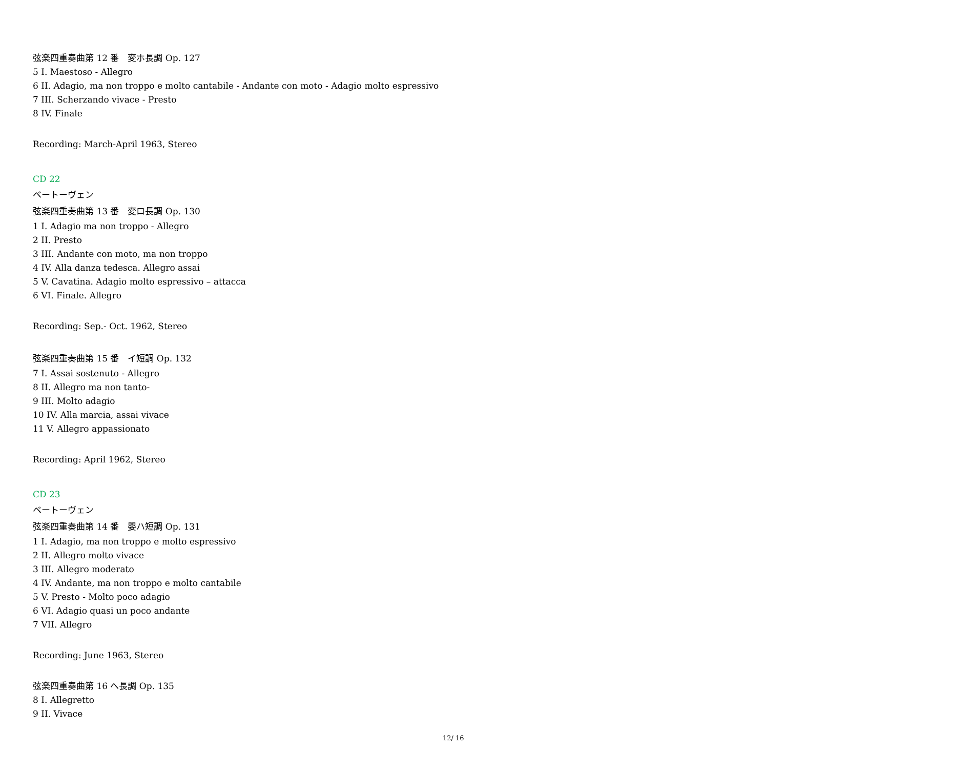弦楽四重奏曲第 12 番　変ホ長調 Op. 127
5 I. Maestoso - Allegro
6 II. Adagio, ma non troppo e molto cantabile - Andante con moto - Adagio molto espressivo
7 III. Scherzando vivace - Presto
8 IV. Finale
Recording: March-April 1963, Stereo
CD 22
ベートーヴェン
弦楽四重奏曲第 13 番　変ロ長調 Op. 130
1 I. Adagio ma non troppo - Allegro
2 II. Presto
3 III. Andante con moto, ma non troppo
4 IV. Alla danza tedesca. Allegro assai
5 V. Cavatina. Adagio molto espressivo – attacca
6 VI. Finale. Allegro
Recording: Sep.- Oct. 1962, Stereo
弦楽四重奏曲第 15 番　イ短調 Op. 132
7 I. Assai sostenuto - Allegro
8 II. Allegro ma non tanto-
9 III. Molto adagio
10 IV. Alla marcia, assai vivace
11 V. Allegro appassionato
Recording: April 1962, Stereo
CD 23
ベートーヴェン
弦楽四重奏曲第 14 番　嬰ハ短調 Op. 131
1 I. Adagio, ma non troppo e molto espressivo
2 II. Allegro molto vivace
3 III. Allegro moderato
4 IV. Andante, ma non troppo e molto cantabile
5 V. Presto - Molto poco adagio
6 VI. Adagio quasi un poco andante
7 VII. Allegro
Recording: June 1963, Stereo
弦楽四重奏曲第 16 へ長調 Op. 135
8 I. Allegretto
9 II. Vivace
12/ 16